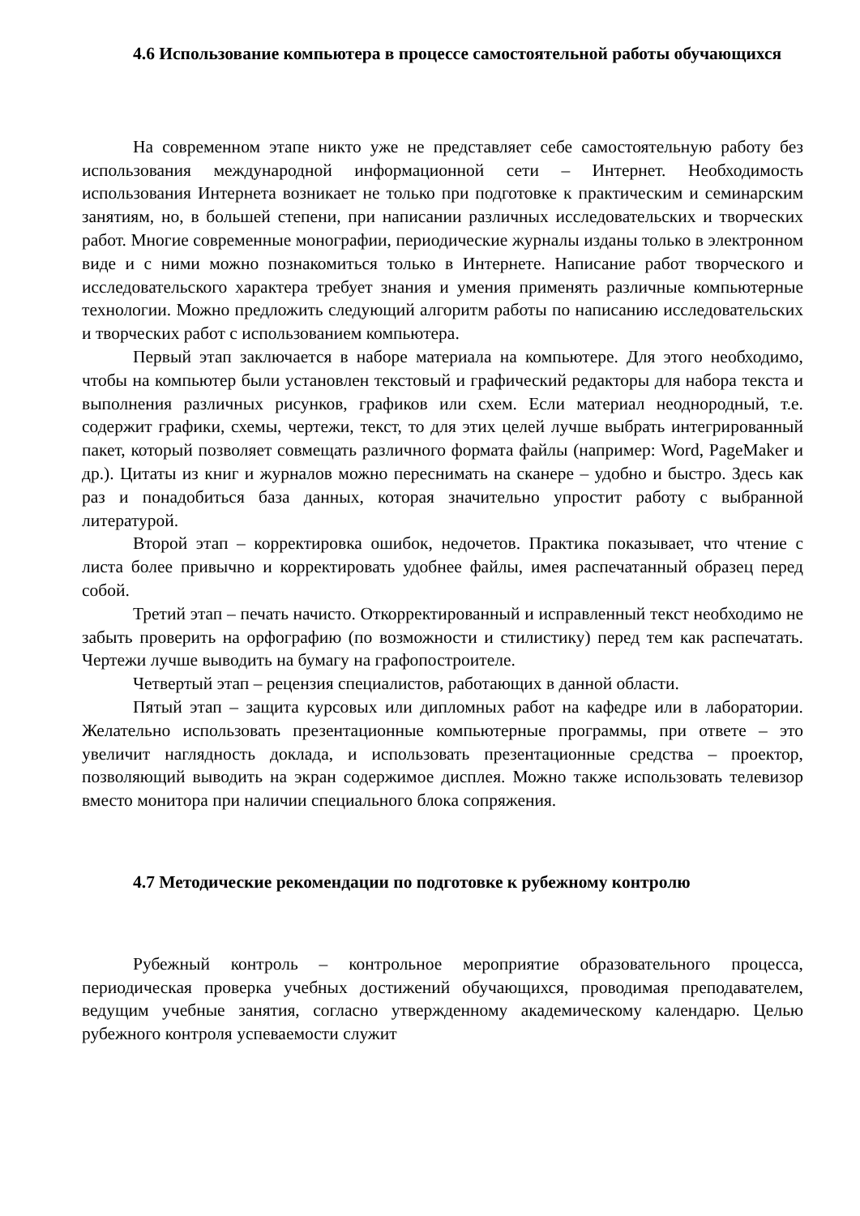4.6 Использование компьютера в процессе самостоятельной работы обучающихся
На современном этапе никто уже не представляет себе самостоятельную работу без использования международной информационной сети – Интернет. Необходимость использования Интернета возникает не только при подготовке к практическим и семинарским занятиям, но, в большей степени, при написании различных исследовательских и творческих работ. Многие современные монографии, периодические журналы изданы только в электронном виде и с ними можно познакомиться только в Интернете. Написание работ творческого и исследовательского характера требует знания и умения применять различные компьютерные технологии. Можно предложить следующий алгоритм работы по написанию исследовательских и творческих работ с использованием компьютера.
Первый этап заключается в наборе материала на компьютере. Для этого необходимо, чтобы на компьютер были установлен текстовый и графический редакторы для набора текста и выполнения различных рисунков, графиков или схем. Если материал неоднородный, т.е. содержит графики, схемы, чертежи, текст, то для этих целей лучше выбрать интегрированный пакет, который позволяет совмещать различного формата файлы (например: Word, PageMaker и др.). Цитаты из книг и журналов можно переснимать на сканере – удобно и быстро. Здесь как раз и понадобиться база данных, которая значительно упростит работу с выбранной литературой.
Второй этап – корректировка ошибок, недочетов. Практика показывает, что чтение с листа более привычно и корректировать удобнее файлы, имея распечатанный образец перед собой.
Третий этап – печать начисто. Откорректированный и исправленный текст необходимо не забыть проверить на орфографию (по возможности и стилистику) перед тем как распечатать. Чертежи лучше выводить на бумагу на графопостроителе.
Четвертый этап – рецензия специалистов, работающих в данной области.
Пятый этап – защита курсовых или дипломных работ на кафедре или в лаборатории. Желательно использовать презентационные компьютерные программы, при ответе – это увеличит наглядность доклада, и использовать презентационные средства – проектор, позволяющий выводить на экран содержимое дисплея. Можно также использовать телевизор вместо монитора при наличии специального блока сопряжения.
4.7 Методические рекомендации по подготовке к рубежному контролю
Рубежный контроль – контрольное мероприятие образовательного процесса, периодическая проверка учебных достижений обучающихся, проводимая преподавателем, ведущим учебные занятия, согласно утвержденному академическому календарю. Целью рубежного контроля успеваемости служит